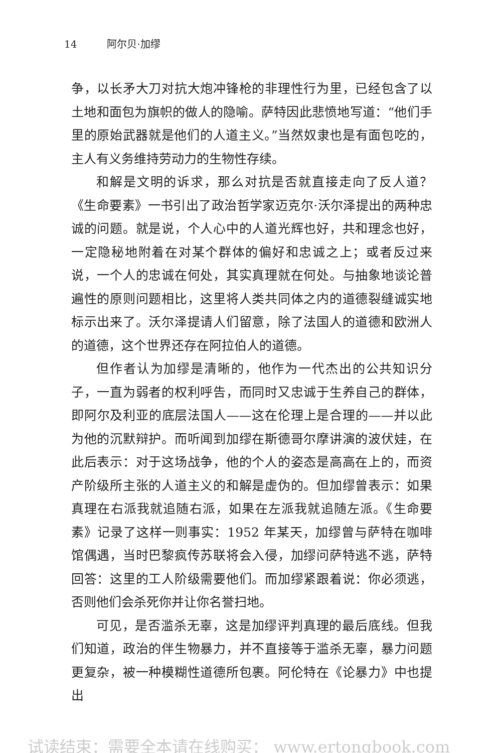14 阿尔贝·加缪
争，以长矛大刀对抗大炮冲锋枪的非理性行为里，已经包含了以土地和面包为旗帜的做人的隐喻。萨特因此悲愤地写道：“他们手里的原始武器就是他们的人道主义。”当然奴隶也是有面包吃的，主人有义务维持劳动力的生物性存续。
和解是文明的诉求，那么对抗是否就直接走向了反人道？《生命要素》一书引出了政治哲学家迈克尔·沃尔泽提出的两种忠诚的问题。就是说，个人心中的人道光辉也好，共和理念也好，一定隐秘地附着在对某个群体的偏好和忠诚之上；或者反过来说，一个人的忠诚在何处，其实真理就在何处。与抽象地谈论普遍性的原则问题相比，这里将人类共同体之内的道德裂缝诚实地标示出来了。沃尔泽提请人们留意，除了法国人的道德和欧洲人的道德，这个世界还存在阿拉伯人的道德。
但作者认为加缪是清晰的，他作为一代杰出的公共知识分子，一直为弱者的权利呼告，而同时又忠诚于生养自己的群体，即阿尔及利亚的底层法国人——这在伦理上是合理的——并以此为他的沉默辩护。而听闻到加缪在斯德哥尔摩讲演的波伏娃，在此后表示：对于这场战争，他的个人的姿态是高高在上的，而资产阶级所主张的人道主义的和解是虚伪的。但加缪曾表示：如果真理在右派我就追随右派，如果在左派我就追随左派。《生命要素》记录了这样一则事实：1952 年某天，加缪曾与萨特在咖啡馆偶遇，当时巴黎疯传苏联将会入侵，加缪问萨特逃不逃，萨特回答：这里的工人阶级需要他们。而加缪紧跟着说：你必须逃，否则他们会杀死你并让你名誉扫地。
可见，是否滥杀无辜，这是加缪评判真理的最后底线。但我们知道，政治的伴生物暴力，并不直接等于滥杀无辜，暴力问题更复杂，被一种模糊性道德所包裹。阿伦特在《论暴力》中也提出
试读结束：需要全本请在线购买： www.ertongbook.com